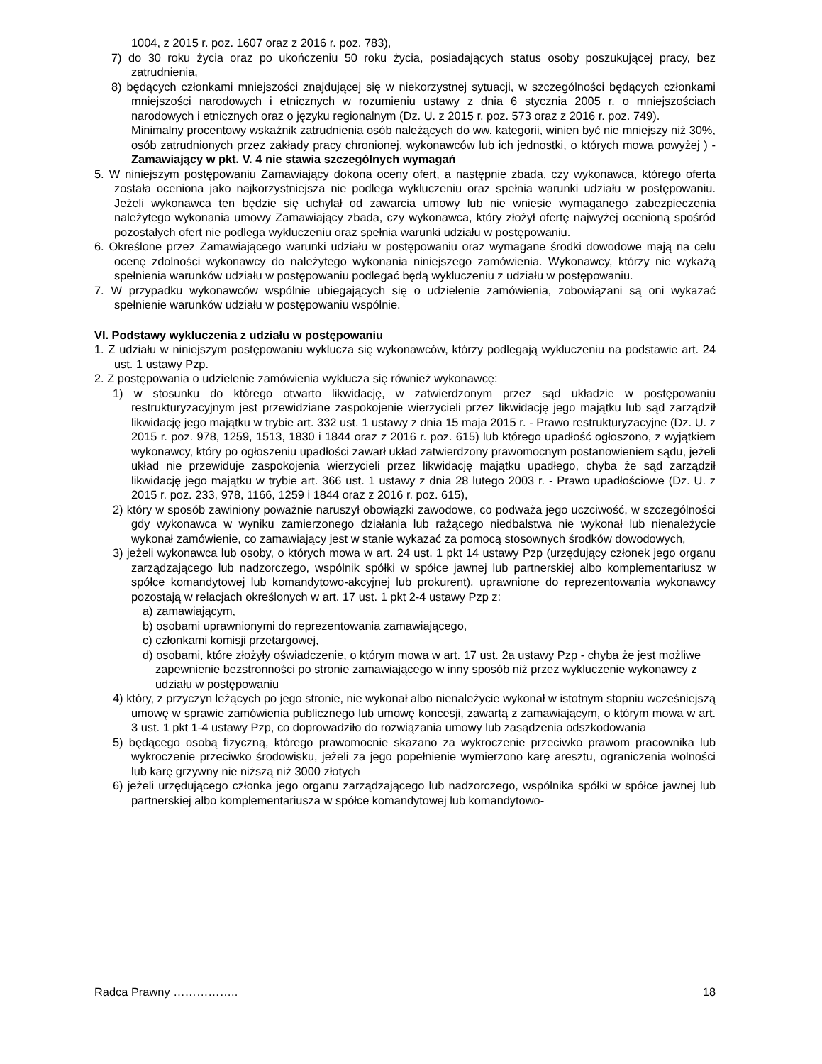1004, z 2015 r. poz. 1607 oraz z 2016 r. poz. 783),
7) do 30 roku życia oraz po ukończeniu 50 roku życia, posiadających status osoby poszukującej pracy, bez zatrudnienia,
8) będących członkami mniejszości znajdującej się w niekorzystnej sytuacji, w szczególności będących członkami mniejszości narodowych i etnicznych w rozumieniu ustawy z dnia 6 stycznia 2005 r. o mniejszościach narodowych i etnicznych oraz o języku regionalnym (Dz. U. z 2015 r. poz. 573 oraz z 2016 r. poz. 749).
Minimalny procentowy wskaźnik zatrudnienia osób należących do ww. kategorii, winien być nie mniejszy niż 30%, osób zatrudnionych przez zakłady pracy chronionej, wykonawców lub ich jednostki, o których mowa powyżej ) - Zamawiający w pkt. V. 4 nie stawia szczególnych wymagań
5. W niniejszym postępowaniu Zamawiający dokona oceny ofert, a następnie zbada, czy wykonawca, którego oferta została oceniona jako najkorzystniejsza nie podlega wykluczeniu oraz spełnia warunki udziału w postępowaniu. Jeżeli wykonawca ten będzie się uchylał od zawarcia umowy lub nie wniesie wymaganego zabezpieczenia należytego wykonania umowy Zamawiający zbada, czy wykonawca, który złożył ofertę najwyżej ocenioną spośród pozostałych ofert nie podlega wykluczeniu oraz spełnia warunki udziału w postępowaniu.
6. Określone przez Zamawiającego warunki udziału w postępowaniu oraz wymagane środki dowodowe mają na celu ocenę zdolności wykonawcy do należytego wykonania niniejszego zamówienia. Wykonawcy, którzy nie wykażą spełnienia warunków udziału w postępowaniu podlegać będą wykluczeniu z udziału w postępowaniu.
7. W przypadku wykonawców wspólnie ubiegających się o udzielenie zamówienia, zobowiązani są oni wykazać spełnienie warunków udziału w postępowaniu wspólnie.
VI. Podstawy wykluczenia z udziału w postępowaniu
1. Z udziału w niniejszym postępowaniu wyklucza się wykonawców, którzy podlegają wykluczeniu na podstawie art. 24 ust. 1 ustawy Pzp.
2. Z postępowania o udzielenie zamówienia wyklucza się również wykonawcę:
1) w stosunku do którego otwarto likwidację, w zatwierdzonym przez sąd układzie w postępowaniu restrukturyzacyjnym jest przewidziane zaspokojenie wierzycieli przez likwidację jego majątku lub sąd zarządził likwidację jego majątku w trybie art. 332 ust. 1 ustawy z dnia 15 maja 2015 r. - Prawo restrukturyzacyjne (Dz. U. z 2015 r. poz. 978, 1259, 1513, 1830 i 1844 oraz z 2016 r. poz. 615) lub którego upadłość ogłoszono, z wyjątkiem wykonawcy, który po ogłoszeniu upadłości zawarł układ zatwierdzony prawomocnym postanowieniem sądu, jeżeli układ nie przewiduje zaspokojenia wierzycieli przez likwidację majątku upadłego, chyba że sąd zarządził likwidację jego majątku w trybie art. 366 ust. 1 ustawy z dnia 28 lutego 2003 r. - Prawo upadłościowe (Dz. U. z 2015 r. poz. 233, 978, 1166, 1259 i 1844 oraz z 2016 r. poz. 615),
2) który w sposób zawiniony poważnie naruszył obowiązki zawodowe, co podważa jego uczciwość, w szczególności gdy wykonawca w wyniku zamierzonego działania lub rażącego niedbalstwa nie wykonał lub nienależycie wykonał zamówienie, co zamawiający jest w stanie wykazać za pomocą stosownych środków dowodowych,
3) jeżeli wykonawca lub osoby, o których mowa w art. 24 ust. 1 pkt 14 ustawy Pzp (urzędujący członek jego organu zarządzającego lub nadzorczego, wspólnik spółki w spółce jawnej lub partnerskiej albo komplementariusz w spółce komandytowej lub komandytowo-akcyjnej lub prokurent), uprawnione do reprezentowania wykonawcy pozostają w relacjach określonych w art. 17 ust. 1 pkt 2-4 ustawy Pzp z:
a) zamawiającym,
b) osobami uprawnionymi do reprezentowania zamawiającego,
c) członkami komisji przetargowej,
d) osobami, które złożyły oświadczenie, o którym mowa w art. 17 ust. 2a ustawy Pzp - chyba że jest możliwe zapewnienie bezstronności po stronie zamawiającego w inny sposób niż przez wykluczenie wykonawcy z udziału w postępowaniu
4) który, z przyczyn leżących po jego stronie, nie wykonał albo nienależycie wykonał w istotnym stopniu wcześniejszą umowę w sprawie zamówienia publicznego lub umowę koncesji, zawartą z zamawiającym, o którym mowa w art. 3 ust. 1 pkt 1-4 ustawy Pzp, co doprowadziło do rozwiązania umowy lub zasądzenia odszkodowania
5) będącego osobą fizyczną, którego prawomocnie skazano za wykroczenie przeciwko prawom pracownika lub wykroczenie przeciwko środowisku, jeżeli za jego popełnienie wymierzono karę aresztu, ograniczenia wolności lub karę grzywny nie niższą niż 3000 złotych
6) jeżeli urzędującego członka jego organu zarządzającego lub nadzorczego, wspólnika spółki w spółce jawnej lub partnerskiej albo komplementariusza w spółce komandytowej lub komandytowo-
Radca Prawny …………….. 18